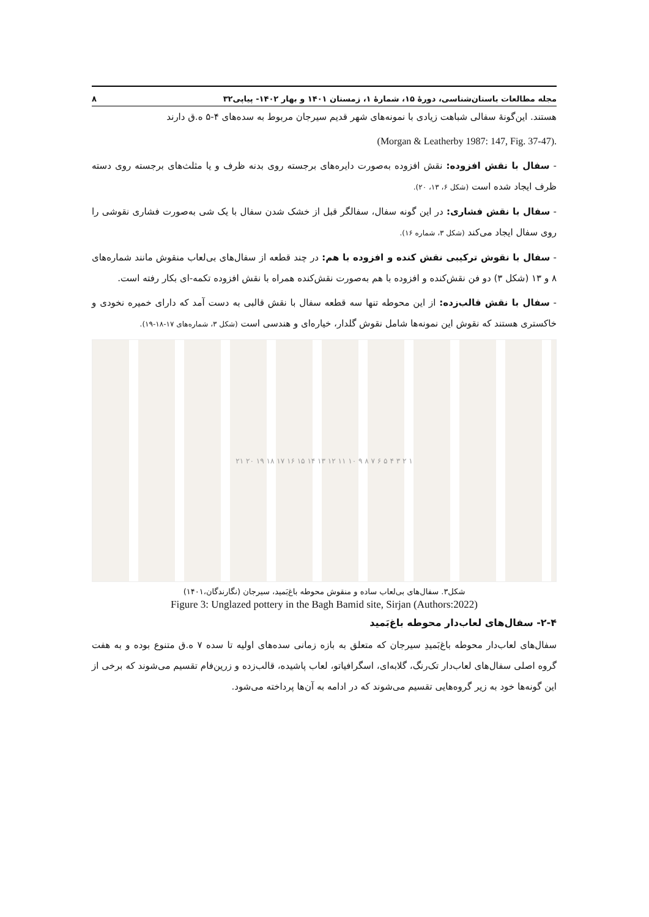مجله مطالعات باستان‌شناسی، دورۀ ۱۵، شمارۀ ۱، زمستان ۱۴۰۱ و بهار ۱۴۰۲- پیاپی۳۲ ۸
هستند. این‌گونۀ سفالی شباهت زیادی با نمونه‌های شهر قدیم سیرجان مربوط به سده‌های ۴-۵ ه.ق دارند
(Morgan & Leatherby 1987: 147, Fig. 37-47).
- سفال با نقش افزوده: نقش افزوده به‌صورت دایره‌های برجسته روی بدنه ظرف و یا مثلث‌های برجسته روی دسته ظرف ایجاد شده است (شکل ۶، ۱۳، ۲۰).
- سفال با نقش فشاری: در این گونه سفال، سفالگر قبل از خشک شدن سفال با یک شی به‌صورت فشاری نقوشی را روی سفال ایجاد می‌کند (شکل ۳، شماره ۱۶).
- سفال با نقوش ترکیبی نقش کنده و افزوده با هم: در چند قطعه از سفال‌های بی‌لعاب منقوش مانند شماره‌های ۸ و ۱۳ (شکل ۳) دو فن نقش‌کنده و افزوده با هم به‌صورت نقش‌کنده همراه با نقش افزوده تکمه-ای بکار رفته است.
- سفال با نقش قالب‌زده: از این محوطه تنها سه قطعه سفال با نقش قالبی به دست آمد که دارای خمیره نخودی و خاکستری هستند که نقوش این نمونه‌ها شامل نقوش گلدار، خیاره‌ای و هندسی است (شکل ۳، شماره‌های ۱۷-۱۸-۱۹).
۱ ۲ ۳ ۴ ۵ ۶ ۷ ۸ ۹ ۱۰ ۱۱ ۱۲ ۱۳ ۱۴ ۱۵ ۱۶ ۱۷ ۱۸ ۱۹ ۲۰ ۲۱
شکل۳. سفال‌های بی‌لعاب ساده و منقوش محوطه باغ‌بَمید، سیرجان (نگارندگان،۱۴۰۱)
Figure 3: Unglazed pottery in the Bagh Bamid site, Sirjan (Authors:2022)
۲-۴- سفال‌های لعاب‌دار محوطه باغ‌بَمید
سفال‌های لعاب‌دار محوطه باغ‌بَمیدِ سیرجان که متعلق به بازه زمانی سده‌های اولیه تا سده ۷ ه.ق متنوع بوده و به هفت گروه اصلی سفال‌های لعاب‌دار تک‌رنگ، گلابه‌ای، اسگرافیاتو، لعاب پاشیده، قالب‌زده و زرین‌فام تقسیم می‌شوند که برخی از این گونه‌ها خود به زیر گروه‌هایی تقسیم می‌شوند که در ادامه به آن‌ها پرداخته می‌شود.